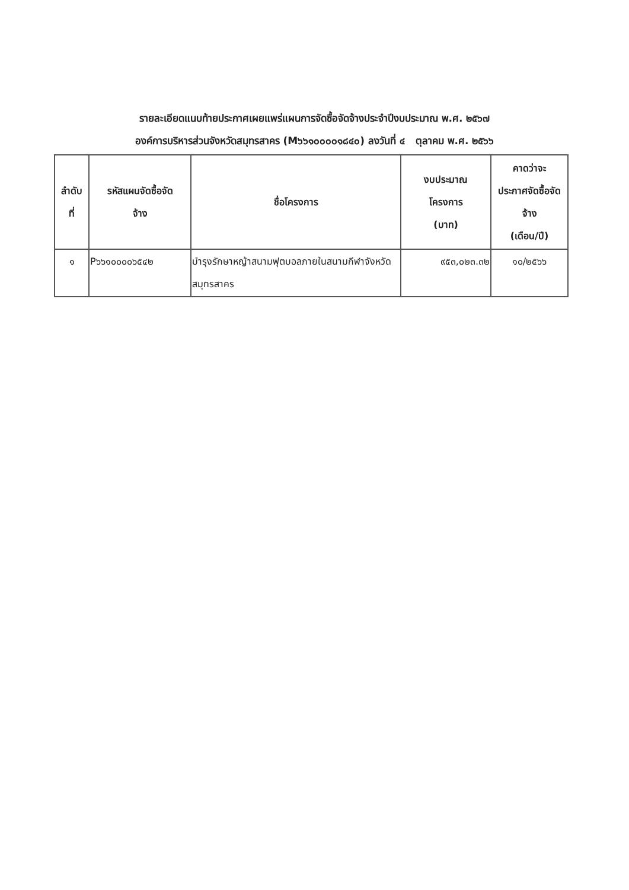รายละเอียดแนบท้ายประกาศเผยแพร่แผนการจัดซื้อจัดจ้างประจำปีงบประมาณ พ.ศ. ๒๕๖๗
องค์การบริหารส่วนจังหวัดสมุทรสาคร (M๖๖๑๐๐๐๐๑๘๔๐) ลงวันที่ ๔ ตุลาคม พ.ศ. ๒๕๖๖
| ลำดับ ที่ | รหัสแผนจัดซื้อจัด จ้าง | ชื่อโครงการ | งบประมาณ โครงการ (บาท) | คาดว่าจะ ประกาศจัดซื้อจัด จ้าง (เดือน/ปี) |
| --- | --- | --- | --- | --- |
| ๑ | P๖๖๑๐๐๐๐๖๕๔๒ | บำรุงรักษาหญ้าสนามฟุตบอลภายในสนามกีฬาจังหวัดสมุทรสาคร | ๙๕๓,๐๒๓.๓๒ | ๑๐/๒๕๖๖ |